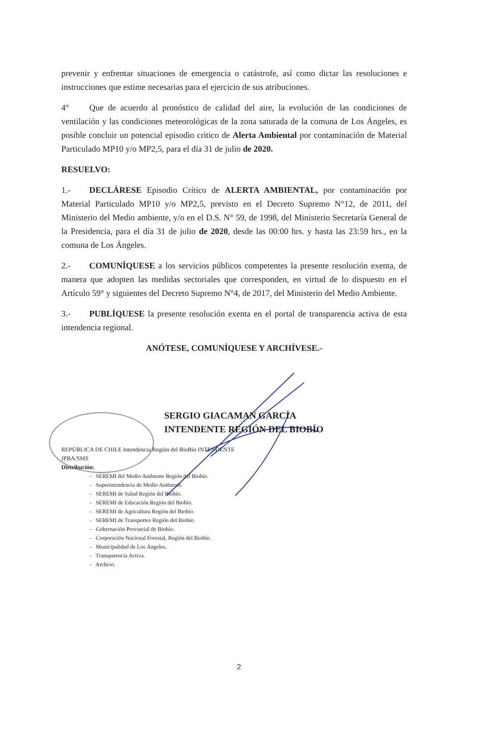prevenir y enfrentar situaciones de emergencia o catástrofe, así como dictar las resoluciones e instrucciones que estime necesarias para el ejercicio de sus atribuciones.
4° Que de acuerdo al pronóstico de calidad del aire, la evolución de las condiciones de ventilación y las condiciones meteorológicas de la zona saturada de la comuna de Los Ángeles, es posible concluir un potencial episodio critico de Alerta Ambiental por contaminación de Material Particulado MP10 y/o MP2,5, para el día 31 de julio de 2020.
RESUELVO:
1.- DECLÁRESE Episodio Crítico de ALERTA AMBIENTAL, por contaminación por Material Particulado MP10 y/o MP2,5, previsto en el Decreto Supremo N°12, de 2011, del Ministerio del Medio ambiente, y/o en el D.S. N° 59, de 1998, del Ministerio Secretaría General de la Presidencia, para el día 31 de julio de 2020, desde las 00:00 hrs. y hasta las 23:59 hrs., en la comuna de Los Ángeles.
2.- COMUNÍQUESE a los servicios públicos competentes la presente resolución exenta, de manera que adopten las medidas sectoriales que corresponden, en virtud de lo dispuesto en el Artículo 59° y siguientes del Decreto Supremo N°4, de 2017, del Ministerio del Medio Ambiente.
3.- PUBLÍQUESE la presente resolución exenta en el portal de transparencia activa de esta intendencia regional.
ANÓTESE, COMUNÍQUESE Y ARCHÍVESE.-
SERGIO GIACAMAN GARCÍA
INTENDENTE REGIÓN DEL BIOBÍO
REPÚBLICA DE CHILE Intendencia Región del BioBío INTENDENTE
JPBA/SMS
Distribución:
- SEREMI del Medio Ambiente Región del Biobío.
- Superintendencia de Medio Ambiente.
- SEREMI de Salud Región del Biobío.
- SEREMI de Educación Región del Biobío.
- SEREMI de Agricultura Región del Biobío.
- SEREMI de Transportes Región del Biobío.
- Gobernación Provincial de Biobío.
- Corporación Nacional Forestal, Región del Biobío.
- Municipalidad de Los Ángeles.
- Transparencia Activa.
- Archivo.
2